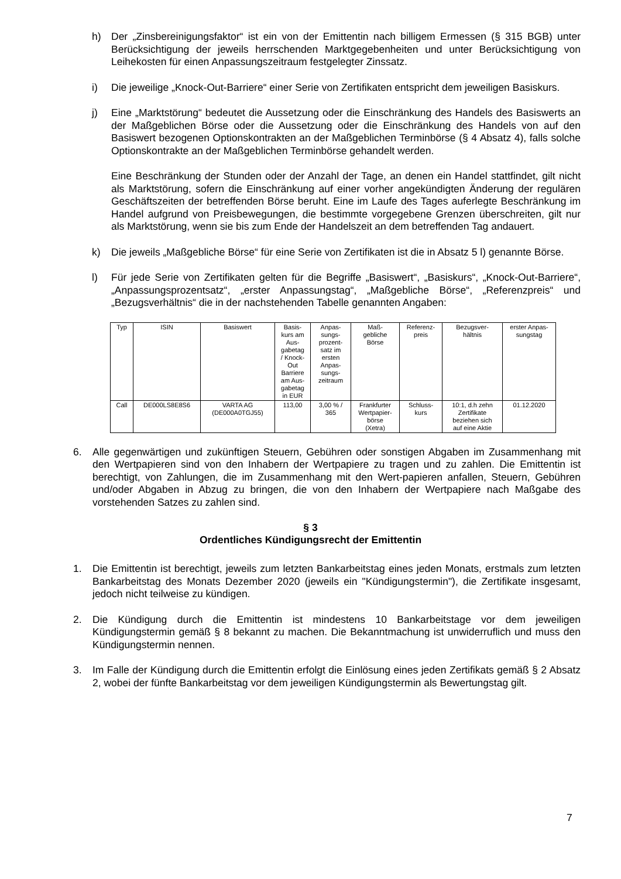h) Der „Zinsbereinigungsfaktor“ ist ein von der Emittentin nach billigem Ermessen (§ 315 BGB) unter Berücksichtigung der jeweils herrschenden Marktgegebenheiten und unter Berücksichtigung von Leihekosten für einen Anpassungszeitraum festgelegter Zinssatz.
i) Die jeweilige „Knock-Out-Barriere“ einer Serie von Zertifikaten entspricht dem jeweiligen Basiskurs.
j) Eine „Marktstörung“ bedeutet die Aussetzung oder die Einschränkung des Handels des Basiswerts an der Maßgeblichen Börse oder die Aussetzung oder die Einschränkung des Handels von auf den Basiswert bezogenen Optionskontrakten an der Maßgeblichen Terminbörse (§ 4 Absatz 4), falls solche Optionskontrakte an der Maßgeblichen Terminbörse gehandelt werden.
Eine Beschränkung der Stunden oder der Anzahl der Tage, an denen ein Handel stattfindet, gilt nicht als Marktstörung, sofern die Einschränkung auf einer vorher angekündigten Änderung der regulären Geschäftszeiten der betreffenden Börse beruht. Eine im Laufe des Tages auferlegte Beschränkung im Handel aufgrund von Preisbewegungen, die bestimmte vorgegebene Grenzen überschreiten, gilt nur als Marktstörung, wenn sie bis zum Ende der Handelszeit an dem betreffenden Tag andauert.
k) Die jeweils „Maßgebliche Börse“ für eine Serie von Zertifikaten ist die in Absatz 5 l) genannte Börse.
l) Für jede Serie von Zertifikaten gelten für die Begriffe „Basiswert“, „Basiskurs“, „Knock-Out-Barriere“, „Anpassungsprozentsatz“, „erster Anpassungstag“, „Maßgebliche Börse“, „Referenzpreis“ und „Bezugsverhältnis“ die in der nachstehenden Tabelle genannten Angaben:
| Typ | ISIN | Basiswert | Basis- kurs am Aus- gabetag / Knock- Out Barriere am Aus- gabetag in EUR | Anpas- sungs- prozent- satz im ersten Anpas- sungs- zeitraum | Maß- gebliche Börse | Referenz- preis | Bezugsver- hältnis | erster Anpas- sungstag |
| --- | --- | --- | --- | --- | --- | --- | --- | --- |
| Call | DE000LS8E8S6 | VARTA AG (DE000A0TGJ55) | 113,00 | 3,00 % / 365 | Frankfurter Wertpapier- börse (Xetra) | Schluss- kurs | 10:1, d.h zehn Zertifikate beziehen sich auf eine Aktie | 01.12.2020 |
6. Alle gegenwärtigen und zukünftigen Steuern, Gebühren oder sonstigen Abgaben im Zusammenhang mit den Wertpapieren sind von den Inhabern der Wertpapiere zu tragen und zu zahlen. Die Emittentin ist berechtigt, von Zahlungen, die im Zusammenhang mit den Wert-papieren anfallen, Steuern, Gebühren und/oder Abgaben in Abzug zu bringen, die von den Inhabern der Wertpapiere nach Maßgabe des vorstehenden Satzes zu zahlen sind.
§ 3
Ordentliches Kündigungsrecht der Emittentin
1. Die Emittentin ist berechtigt, jeweils zum letzten Bankarbeitstag eines jeden Monats, erstmals zum letzten Bankarbeitstag des Monats Dezember 2020 (jeweils ein "Kündigungstermin"), die Zertifikate insgesamt, jedoch nicht teilweise zu kündigen.
2. Die Kündigung durch die Emittentin ist mindestens 10 Bankarbeitstage vor dem jeweiligen Kündigungstermin gemäß § 8 bekannt zu machen. Die Bekanntmachung ist unwiderruflich und muss den Kündigungstermin nennen.
3. Im Falle der Kündigung durch die Emittentin erfolgt die Einlösung eines jeden Zertifikats gemäß § 2 Absatz 2, wobei der fünfte Bankarbeitstag vor dem jeweiligen Kündigungstermin als Bewertungstag gilt.
7